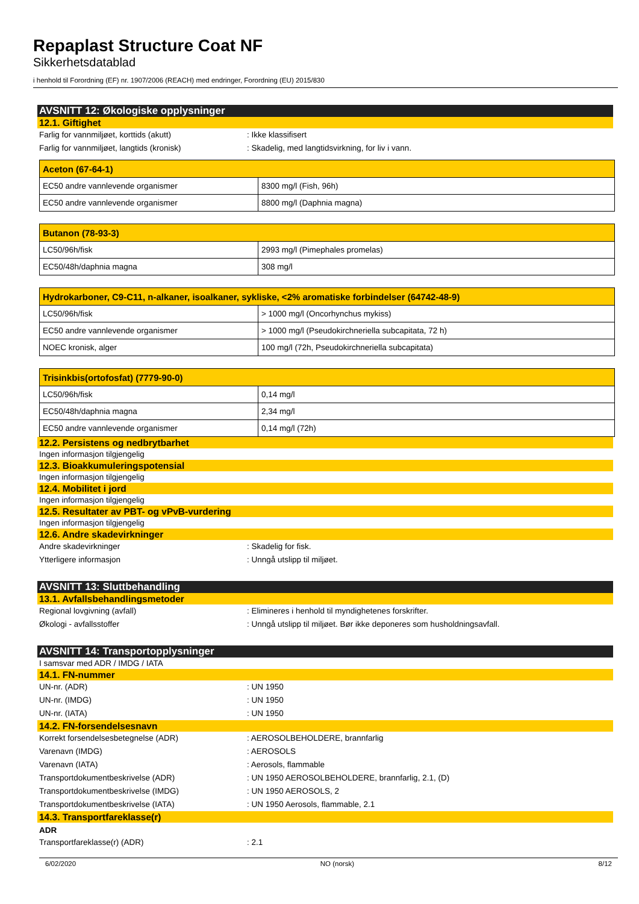Repaplast Structure Coat NF
Sikkerhetsdatablad
i henhold til Forordning (EF) nr. 1907/2006 (REACH) med endringer, Forordning (EU) 2015/830
AVSNITT 12: Økologiske opplysninger
12.1. Giftighet
Farlig for vannmiljøet, korttids (akutt): Ikke klassifisert
Farlig for vannmiljøet, langtids (kronisk): Skadelig, med langtidsvirkning, for liv i vann.
| Aceton (67-64-1) | |
| --- | --- |
| EC50 andre vannlevende organismer | 8300 mg/l (Fish, 96h) |
| EC50 andre vannlevende organismer | 8800 mg/l (Daphnia magna) |
| Butanon (78-93-3) | |
| --- | --- |
| LC50/96h/fisk | 2993 mg/l (Pimephales promelas) |
| EC50/48h/daphnia magna | 308 mg/l |
| Hydrokarboner, C9-C11, n-alkaner, isoalkaner, sykliske, <2% aromatiske forbindelser (64742-48-9) | |
| --- | --- |
| LC50/96h/fisk | > 1000 mg/l (Oncorhynchus mykiss) |
| EC50 andre vannlevende organismer | > 1000 mg/l (Pseudokirchneriella subcapitata, 72 h) |
| NOEC kronisk, alger | 100 mg/l (72h, Pseudokirchneriella subcapitata) |
| Trisinkbis(ortofosfat) (7779-90-0) | |
| --- | --- |
| LC50/96h/fisk | 0,14 mg/l |
| EC50/48h/daphnia magna | 2,34 mg/l |
| EC50 andre vannlevende organismer | 0,14 mg/l (72h) |
12.2. Persistens og nedbrytbarhet
Ingen informasjon tilgjengelig
12.3. Bioakkumuleringspotensial
Ingen informasjon tilgjengelig
12.4. Mobilitet i jord
Ingen informasjon tilgjengelig
12.5. Resultater av PBT- og vPvB-vurdering
Ingen informasjon tilgjengelig
12.6. Andre skadevirkninger
Andre skadevirkninger: Skadelig for fisk.
Ytterligere informasjon: Unngå utslipp til miljøet.
AVSNITT 13: Sluttbehandling
13.1. Avfallsbehandlingsmetoder
Regional lovgivning (avfall): Elimineres i henhold til myndighetenes forskrifter.
Økologi - avfallsstoffer: Unngå utslipp til miljøet. Bør ikke deponeres som husholdningsavfall.
AVSNITT 14: Transportopplysninger
I samsvar med ADR / IMDG / IATA
14.1. FN-nummer
UN-nr. (ADR): UN 1950
UN-nr. (IMDG): UN 1950
UN-nr. (IATA): UN 1950
14.2. FN-forsendelsesnavn
Korrekt forsendelsesbetegnelse (ADR): AEROSOLBEHOLDERE, brannfarlig
Varenavn (IMDG): AEROSOLS
Varenavn (IATA): Aerosols, flammable
Transportdokumentbeskrivelse (ADR): UN 1950 AEROSOLBEHOLDERE, brannfarlig, 2.1, (D)
Transportdokumentbeskrivelse (IMDG): UN 1950 AEROSOLS, 2
Transportdokumentbeskrivelse (IATA): UN 1950 Aerosols, flammable, 2.1
14.3. Transportfareklasse(r)
ADR
Transportfareklasse(r) (ADR): 2.1
6/02/2020 NO (norsk) 8/12